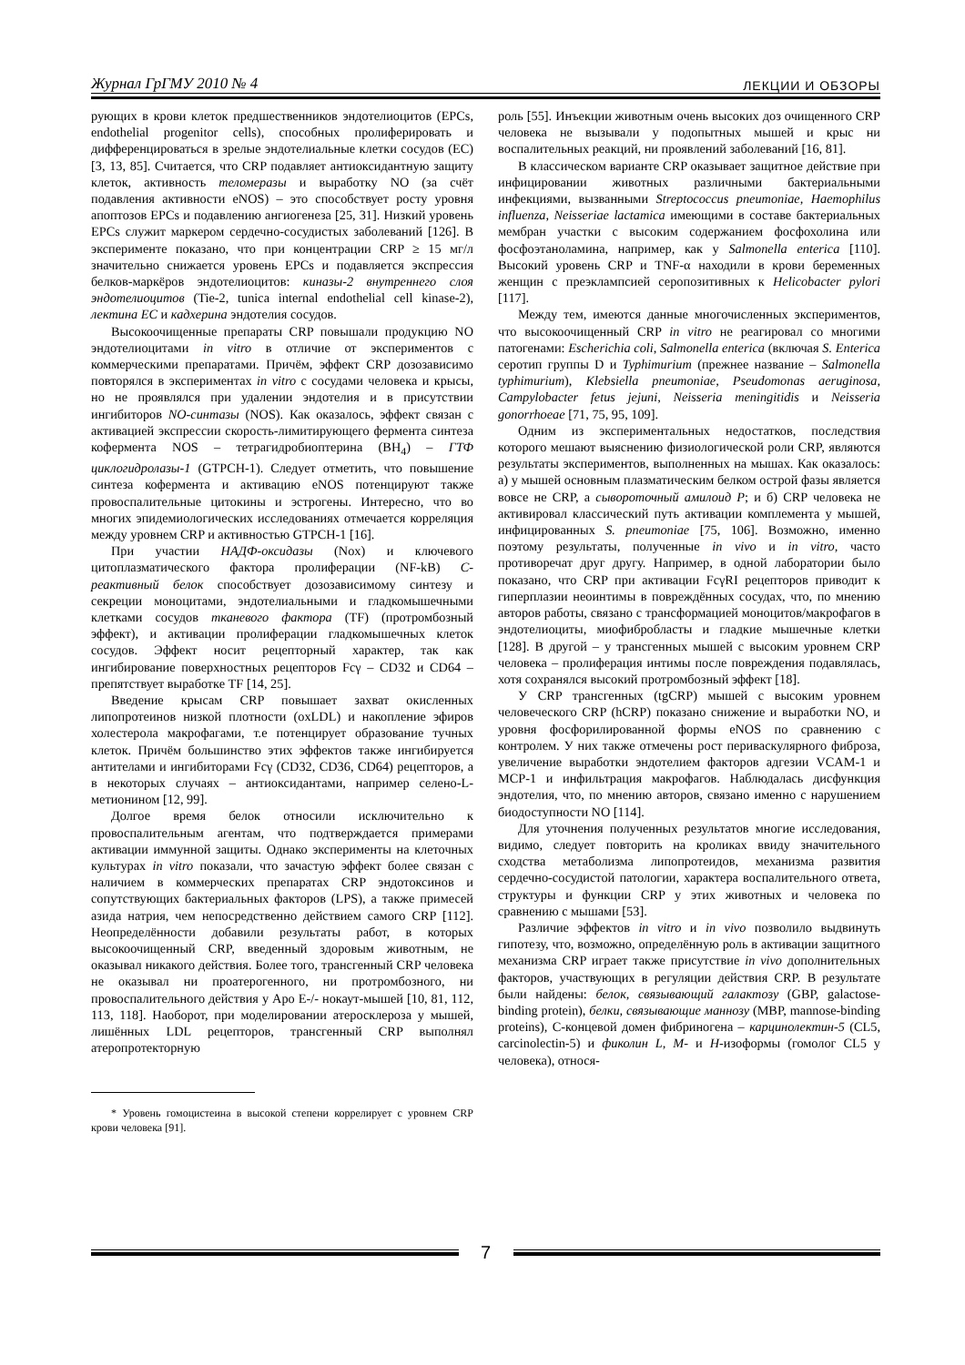Журнал ГрГМУ 2010 № 4 ЛЕКЦИИ И ОБЗОРЫ
рующих в крови клеток предшественников эндотелиоцитов (EPCs, endothelial progenitor cells), способных пролиферировать и дифференцироваться в зрелые эндотелиальные клетки сосудов (EC) [3, 13, 85]. Считается, что CRP подавляет антиоксидантную защиту клеток, активность теломеразы и выработку NO (за счёт подавления активности eNOS) – это способствует росту уровня апоптозов EPCs и подавлению ангиогенеза [25, 31]. Низкий уровень EPCs служит маркером сердечно-сосудистых заболеваний [126]. В эксперименте показано, что при концентрации CRP ≥ 15 мг/л значительно снижается уровень EPCs и подавляется экспрессия белков-маркёров эндотелиоцитов: киназы-2 внутреннего слоя эндотелиоцитов (Tie-2, tunica internal endothelial cell kinase-2), лектина EC и кадхерина эндотелия сосудов.
Высокоочищенные препараты CRP повышали продукцию NO эндотелиоцитами in vitro в отличие от экспериментов с коммерческими препаратами. Причём, эффект CRP дозозависимо повторялся в экспериментах in vitro с сосудами человека и крысы, но не проявлялся при удалении эндотелия и в присутствии ингибиторов NO-синтазы (NOS). Как оказалось, эффект связан с активацией экспрессии скорость-лимитирующего фермента синтеза кофермента NOS – тетрагидробиоптерина (BH<sub>4</sub>) – ГТФ циклогидролазы-1 (GTPCH-1). Следует отметить, что повышение синтеза кофермента и активацию eNOS потенцируют также провоспалительные цитокины и эстрогены. Интересно, что во многих эпидемиологических исследованиях отмечается корреляция между уровнем CRP и активностью GTPCH-1 [16].
При участии НАДФ-оксидазы (Nox) и ключевого цитоплазматического фактора пролиферации (NF-kB) C-реактивный белок способствует дозозависимому синтезу и секреции моноцитами, эндотелиальными и гладкомышечными клетками сосудов тканевого фактора (TF) (протромбозный эффект), и активации пролиферации гладкомышечных клеток сосудов. Эффект носит рецепторный характер, так как ингибирование поверхностных рецепторов Fcγ – CD32 и CD64 – препятствует выработке TF [14, 25].
Введение крысам CRP повышает захват окисленных липопротеинов низкой плотности (oxLDL) и накопление эфиров холестерола макрофагами, т.е потенцирует образование тучных клеток. Причём большинство этих эффектов также ингибируется антителами и ингибиторами Fcγ (CD32, CD36, CD64) рецепторов, а в некоторых случаях – антиоксидантами, например селено-L-метионином [12, 99].
Долгое время белок относили исключительно к провоспалительным агентам, что подтверждается примерами активации иммунной защиты. Однако эксперименты на клеточных культурах in vitro показали, что зачастую эффект более связан с наличием в коммерческих препаратах CRP эндотоксинов и сопутствующих бактериальных факторов (LPS), а также примесей азида натрия, чем непосредственно действием самого CRP [112]. Неопределённости добавили результаты работ, в которых высокоочищенный CRP, введенный здоровым животным, не оказывал никакого действия. Более того, трансгенный CRP человека не оказывал ни проатерогенного, ни протромбозного, ни провоспалительного действия у Apo E-/- нокаут-мышей [10, 81, 112, 113, 118]. Наоборот, при моделировании атеросклероза у мышей, лишённых LDL рецепторов, трансгенный CRP выполнял атеропротекторную
* Уровень гомоцистеина в высокой степени коррелирует с уровнем CRP крови человека [91].
роль [55]. Инъекции животным очень высоких доз очищенного CRP человека не вызывали у подопытных мышей и крыс ни воспалительных реакций, ни проявлений заболеваний [16, 81].
В классическом варианте CRP оказывает защитное действие при инфицировании животных различными бактериальными инфекциями, вызванными Streptococcus pneumoniae, Haemophilus influenza, Neisseriae lactamica имеющими в составе бактериальных мембран участки с высоким содержанием фосфохолина или фосфоэтаноламина, например, как у Salmonella enterica [110]. Высокий уровень CRP и TNF-α находили в крови беременных женщин с преэклампсией серопозитивных к Helicobacter pylori [117].
Между тем, имеются данные многочисленных экспериментов, что высокоочищенный CRP in vitro не реагировал со многими патогенами: Escherichia coli, Salmonella enterica (включая S. Enterica серотип группы D и Typhimurium (прежнее название – Salmonella typhimurium), Klebsiella pneumoniae, Pseudomonas aeruginosa, Campylobacter fetus jejuni, Neisseria meningitidis и Neisseria gonorrhoeae [71, 75, 95, 109].
Одним из экспериментальных недостатков, последствия которого мешают выяснению физиологической роли CRP, являются результаты экспериментов, выполненных на мышах. Как оказалось: а) у мышей основным плазматическим белком острой фазы является вовсе не CRP, а сывороточный амилоид P; и б) CRP человека не активировал классический путь активации комплемента у мышей, инфицированных S. pneumoniae [75, 106]. Возможно, именно поэтому результаты, полученные in vivo и in vitro, часто противоречат друг другу. Например, в одной лаборатории было показано, что CRP при активации FcγRI рецепторов приводит к гиперплазии неоинтимы в повреждённых сосудах, что, по мнению авторов работы, связано с трансформацией моноцитов/макрофагов в эндотелиоциты, миофибробласты и гладкие мышечные клетки [128]. В другой – у трансгенных мышей с высоким уровнем CRP человека – пролиферация интимы после повреждения подавлялась, хотя сохранялся высокий протромбозный эффект [18].
У CRP трансгенных (tgCRP) мышей с высоким уровнем человеческого CRP (hCRP) показано снижение и выработки NO, и уровня фосфорилированной формы eNOS по сравнению с контролем. У них также отмечены рост периваскулярного фиброза, увеличение выработки эндотелием факторов адгезии VCAM-1 и MCP-1 и инфильтрация макрофагов. Наблюдалась дисфункция эндотелия, что, по мнению авторов, связано именно с нарушением биодоступности NO [114].
Для уточнения полученных результатов многие исследования, видимо, следует повторить на кроликах ввиду значительного сходства метаболизма липопротеидов, механизма развития сердечно-сосудистой патологии, характера воспалительного ответа, структуры и функции CRP у этих животных и человека по сравнению с мышами [53].
Различие эффектов in vitro и in vivo позволило выдвинуть гипотезу, что, возможно, определённую роль в активации защитного механизма CRP играет также присутствие in vivo дополнительных факторов, участвующих в регуляции действия CRP. В результате были найдены: белок, связывающий галактозу (GBP, galactose-binding protein), белки, связывающие маннозу (MBP, mannose-binding proteins), C-концевой домен фибриногена – карцинолектин-5 (CL5, carcinolectin-5) и фиколин L, M- и H-изоформы (гомолог CL5 у человека), относя-
7